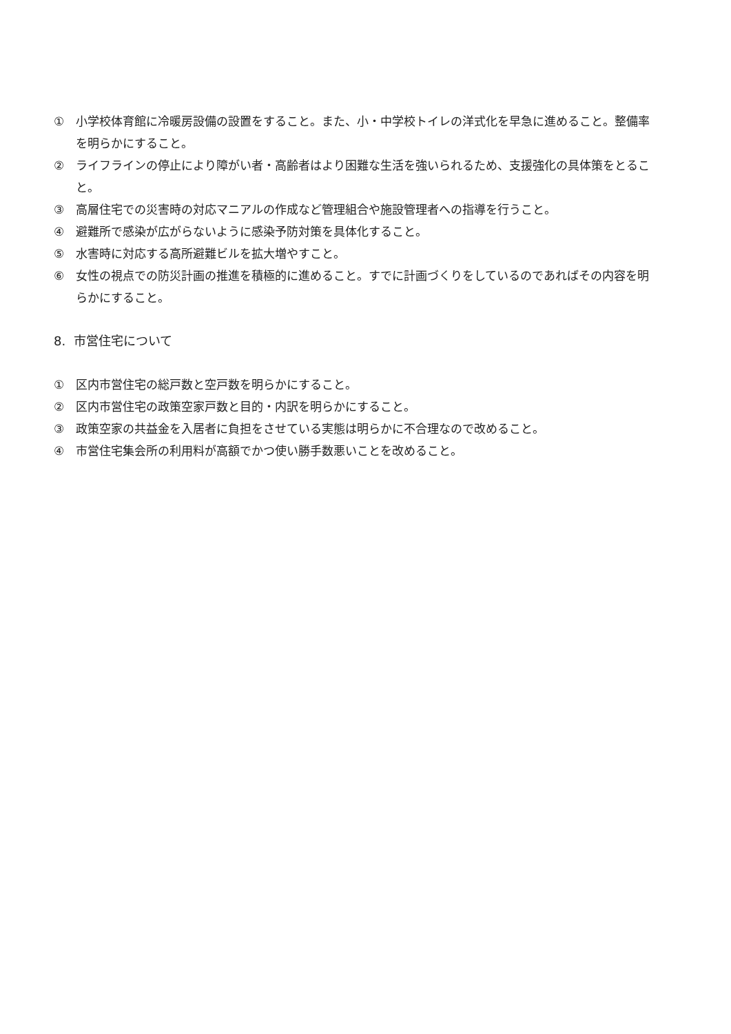① 小学校体育館に冷暖房設備の設置をすること。また、小・中学校トイレの洋式化を早急に進めること。整備率を明らかにすること。
② ライフラインの停止により障がい者・高齢者はより困難な生活を強いられるため、支援強化の具体策をとること。
③ 高層住宅での災害時の対応マニアルの作成など管理組合や施設管理者への指導を行うこと。
④ 避難所で感染が広がらないように感染予防対策を具体化すること。
⑤ 水害時に対応する高所避難ビルを拡大増やすこと。
⑥ 女性の視点での防災計画の推進を積極的に進めること。すでに計画づくりをしているのであればその内容を明らかにすること。
8. 市営住宅について
① 区内市営住宅の総戸数と空戸数を明らかにすること。
② 区内市営住宅の政策空家戸数と目的・内訳を明らかにすること。
③ 政策空家の共益金を入居者に負担をさせている実態は明らかに不合理なので改めること。
④ 市営住宅集会所の利用料が高額でかつ使い勝手数悪いことを改めること。